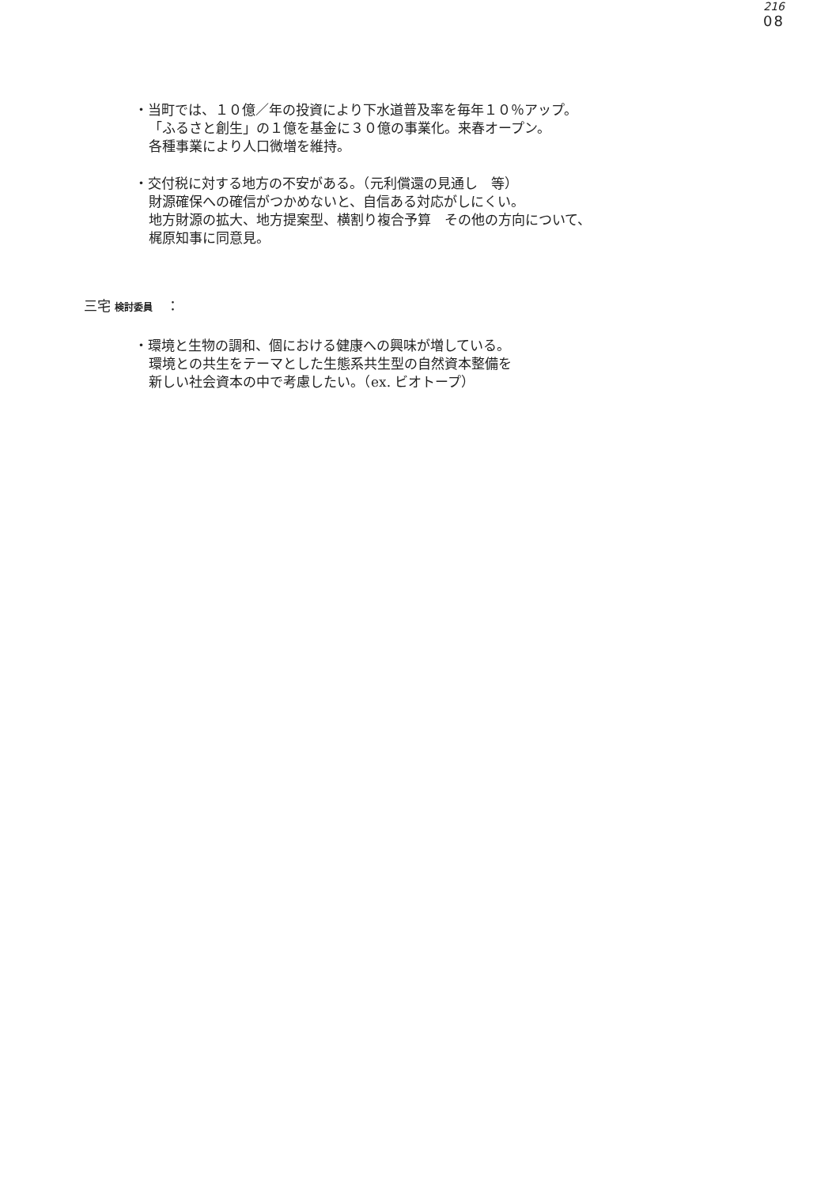216
08
・当町では、１０億／年の投資により下水道普及率を毎年１０％アップ。
「ふるさと創生」の１億を基金に３０億の事業化。来春オープン。
各種事業により人口微増を維持。
・交付税に対する地方の不安がある。（元利償還の見通し　等）
財源確保への確信がつかめないと、自信ある対応がしにくい。
地方財源の拡大、地方提案型、横割り複合予算　その他の方向について、
梶原知事に同意見。
三宅 検討委員　：
・環境と生物の調和、個における健康への興味が増している。
環境との共生をテーマとした生態系共生型の自然資本整備を
新しい社会資本の中で考慮したい。（ex. ビオトープ）